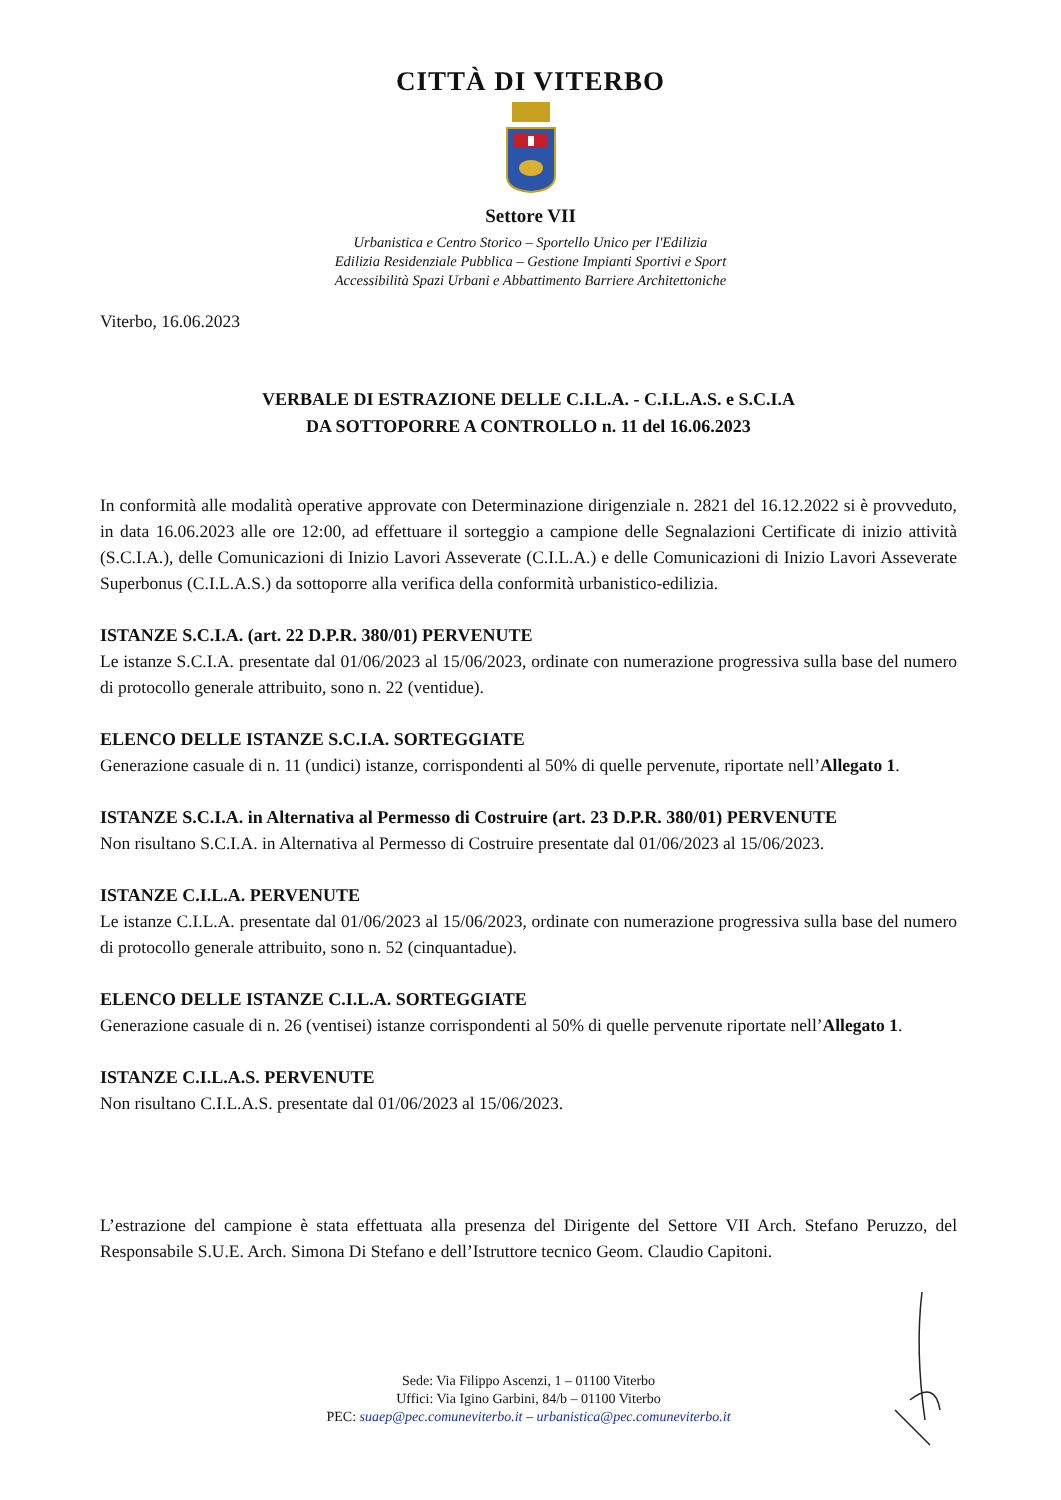CITTÀ DI VITERBO
Settore VII
Urbanistica e Centro Storico – Sportello Unico per l'Edilizia
Edilizia Residenziale Pubblica – Gestione Impianti Sportivi e Sport
Accessibilità Spazi Urbani e Abbattimento Barriere Architettoniche
Viterbo, 16.06.2023
VERBALE DI ESTRAZIONE DELLE C.I.L.A. - C.I.L.A.S. e S.C.I.A
DA SOTTOPORRE A CONTROLLO n. 11 del 16.06.2023
In conformità alle modalità operative approvate con Determinazione dirigenziale n. 2821 del 16.12.2022 si è provveduto, in data 16.06.2023 alle ore 12:00, ad effettuare il sorteggio a campione delle Segnalazioni Certificate di inizio attività (S.C.I.A.), delle Comunicazioni di Inizio Lavori Asseverate (C.I.L.A.) e delle Comunicazioni di Inizio Lavori Asseverate Superbonus (C.I.L.A.S.) da sottoporre alla verifica della conformità urbanistico-edilizia.
ISTANZE S.C.I.A. (art. 22 D.P.R. 380/01) PERVENUTE
Le istanze S.C.I.A. presentate dal 01/06/2023 al 15/06/2023, ordinate con numerazione progressiva sulla base del numero di protocollo generale attribuito, sono n. 22 (ventidue).
ELENCO DELLE ISTANZE S.C.I.A. SORTEGGIATE
Generazione casuale di n. 11 (undici) istanze, corrispondenti al 50% di quelle pervenute, riportate nell’Allegato 1.
ISTANZE S.C.I.A. in Alternativa al Permesso di Costruire (art. 23 D.P.R. 380/01) PERVENUTE
Non risultano S.C.I.A. in Alternativa al Permesso di Costruire presentate dal 01/06/2023 al 15/06/2023.
ISTANZE C.I.L.A. PERVENUTE
Le istanze C.I.L.A. presentate dal 01/06/2023 al 15/06/2023, ordinate con numerazione progressiva sulla base del numero di protocollo generale attribuito, sono n. 52 (cinquantadue).
ELENCO DELLE ISTANZE C.I.L.A. SORTEGGIATE
Generazione casuale di n. 26 (ventisei) istanze corrispondenti al 50% di quelle pervenute riportate nell’Allegato 1.
ISTANZE C.I.L.A.S. PERVENUTE
Non risultano C.I.L.A.S. presentate dal 01/06/2023 al 15/06/2023.
L’estrazione del campione è stata effettuata alla presenza del Dirigente del Settore VII Arch. Stefano Peruzzo, del Responsabile S.U.E. Arch. Simona Di Stefano e dell’Istruttore tecnico Geom. Claudio Capitoni.
Sede: Via Filippo Ascenzi, 1 – 01100 Viterbo
Uffici: Via Igino Garbini, 84/b – 01100 Viterbo
PEC: suaep@pec.comuneviterbo.it – urbanistica@pec.comuneviterbo.it